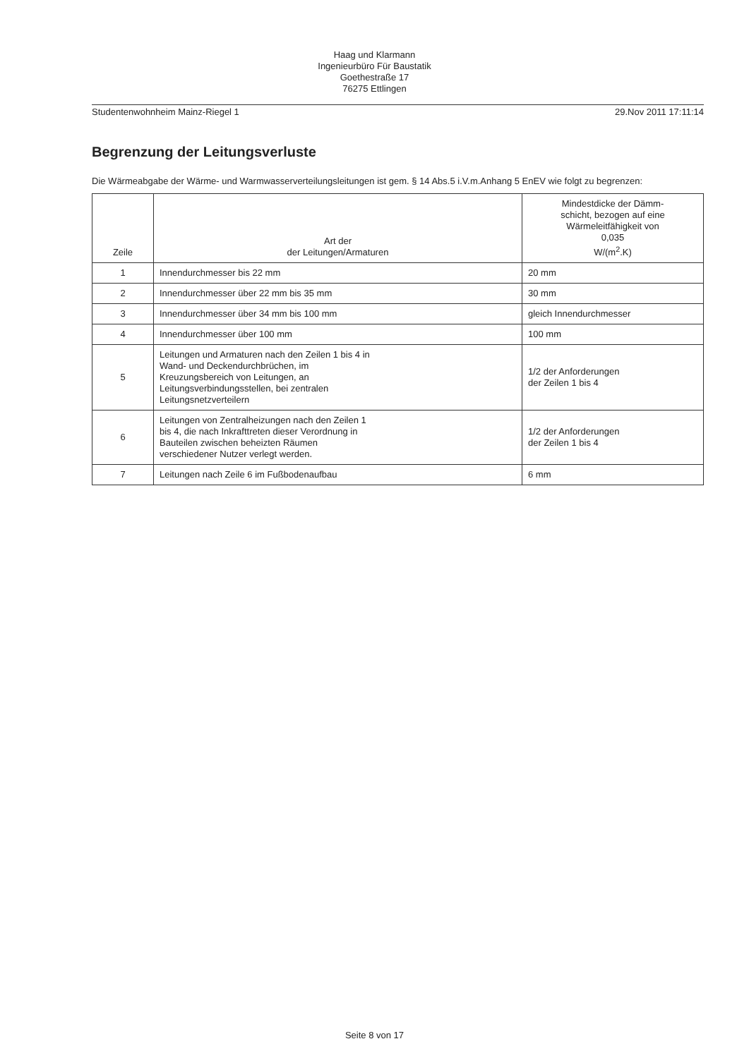Haag und Klarmann
Ingenieurbüro Für Baustatik
Goethestraße 17
76275 Ettlingen
Studentenwohnheim Mainz-Riegel 1 29.Nov 2011 17:11:14
Begrenzung der Leitungsverluste
Die Wärmeabgabe der Wärme- und Warmwasserverteilungsleitungen ist gem. § 14 Abs.5 i.V.m.Anhang 5 EnEV wie folgt zu begrenzen:
| Zeile | Art der der Leitungen/Armaturen | Mindestdicke der Dämm- schicht, bezogen auf eine Wärmeleitfähigkeit von 0,035 W/(m<sup>2</sup>.K) |
| --- | --- | --- |
| 1 | Innendurchmesser bis 22 mm | 20 mm |
| 2 | Innendurchmesser über 22 mm bis 35 mm | 30 mm |
| 3 | Innendurchmesser über 34 mm bis 100 mm | gleich Innendurchmesser |
| 4 | Innendurchmesser über 100 mm | 100 mm |
| 5 | Leitungen und Armaturen nach den Zeilen 1 bis 4 in Wand- und Deckendurchbrüchen, im Kreuzungsbereich von Leitungen, an Leitungsverbindungsstellen, bei zentralen Leitungsnetzverteilern | 1/2 der Anforderungen der Zeilen 1 bis 4 |
| 6 | Leitungen von Zentralheizungen nach den Zeilen 1 bis 4, die nach Inkrafttreten dieser Verordnung in Bauteilen zwischen beheizten Räumen verschiedener Nutzer verlegt werden. | 1/2 der Anforderungen der Zeilen 1 bis 4 |
| 7 | Leitungen nach Zeile 6 im Fußbodenaufbau | 6 mm |
Seite 8 von 17